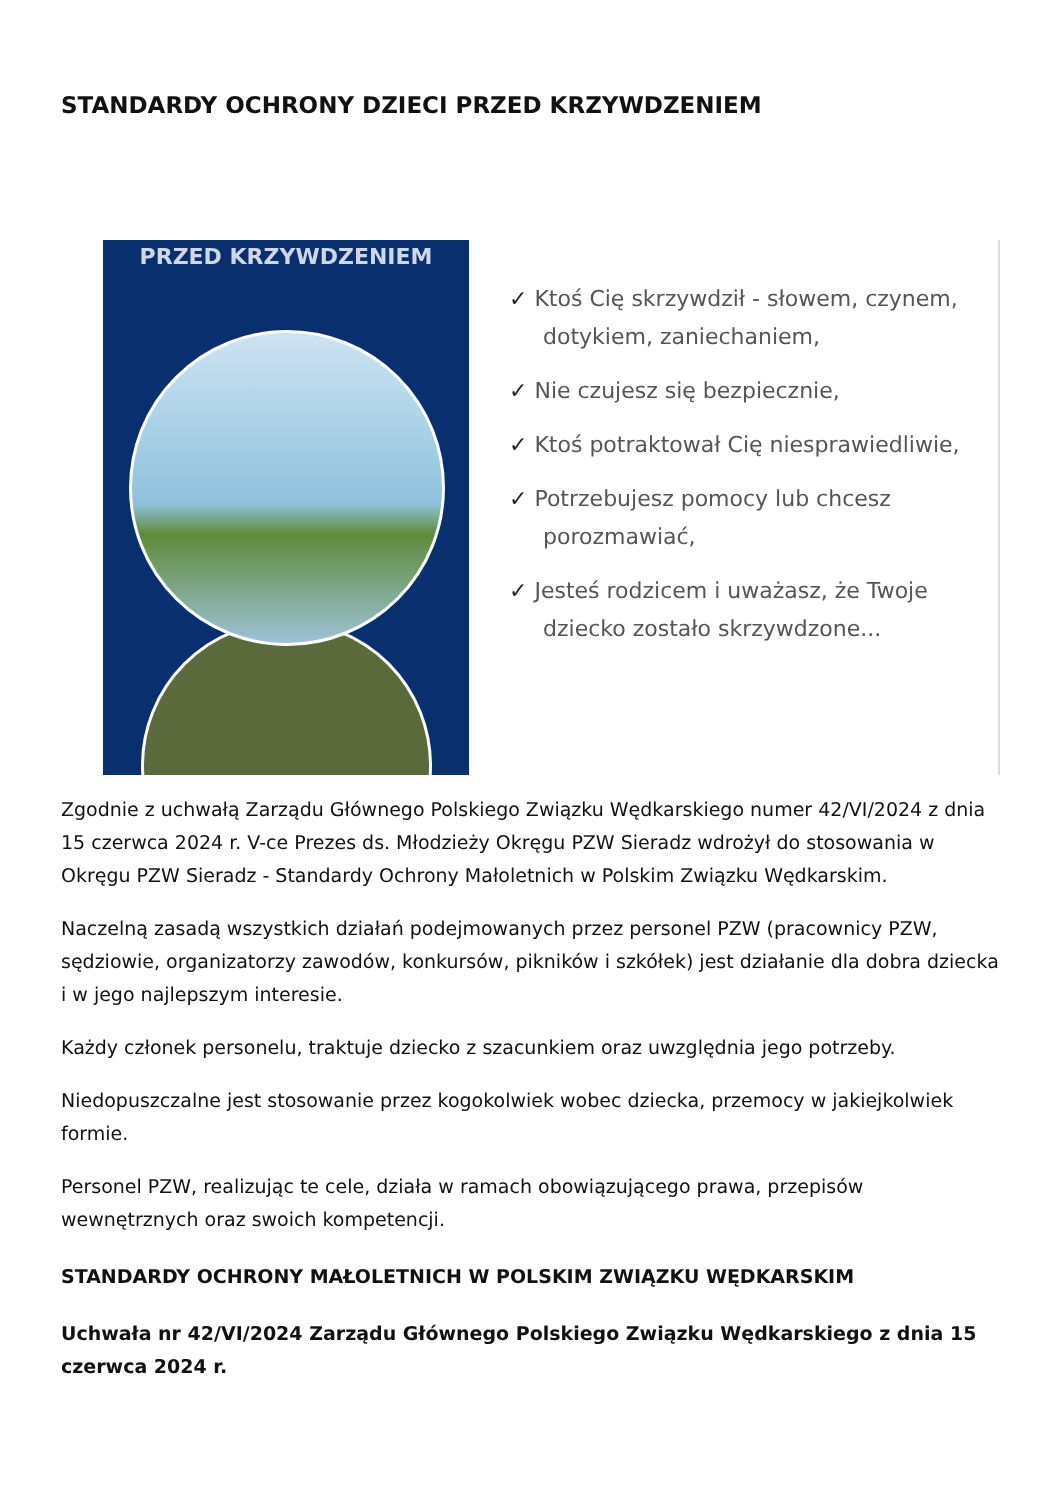STANDARDY OCHRONY DZIECI PRZED KRZYWDZENIEM
PRZED KRZYWDZENIEM
✓ Ktoś Cię skrzywdził - słowem, czynem, dotykiem, zaniechaniem,
✓ Nie czujesz się bezpiecznie,
✓ Ktoś potraktował Cię niesprawiedliwie,
✓ Potrzebujesz pomocy lub chcesz porozmawiać,
✓ Jesteś rodzicem i uważasz, że Twoje dziecko zostało skrzywdzone...
Zgodnie z uchwałą Zarządu Głównego Polskiego Związku Wędkarskiego numer 42/VI/2024 z dnia 15 czerwca 2024 r. V-ce Prezes ds. Młodzieży Okręgu PZW Sieradz wdrożył do stosowania w Okręgu PZW Sieradz - Standardy Ochrony Małoletnich w Polskim Związku Wędkarskim.
Naczelną zasadą wszystkich działań podejmowanych przez personel PZW (pracownicy PZW, sędziowie, organizatorzy zawodów, konkursów, pikników i szkółek) jest działanie dla dobra dziecka i w jego najlepszym interesie.
Każdy członek personelu, traktuje dziecko z szacunkiem oraz uwzględnia jego potrzeby.
Niedopuszczalne jest stosowanie przez kogokolwiek wobec dziecka, przemocy w jakiejkolwiek formie.
Personel PZW, realizując te cele, działa w ramach obowiązującego prawa, przepisów wewnętrznych oraz swoich kompetencji.
STANDARDY OCHRONY MAŁOLETNICH W POLSKIM ZWIĄZKU WĘDKARSKIM
Uchwała nr 42/VI/2024 Zarządu Głównego Polskiego Związku Wędkarskiego z dnia 15 czerwca 2024 r.